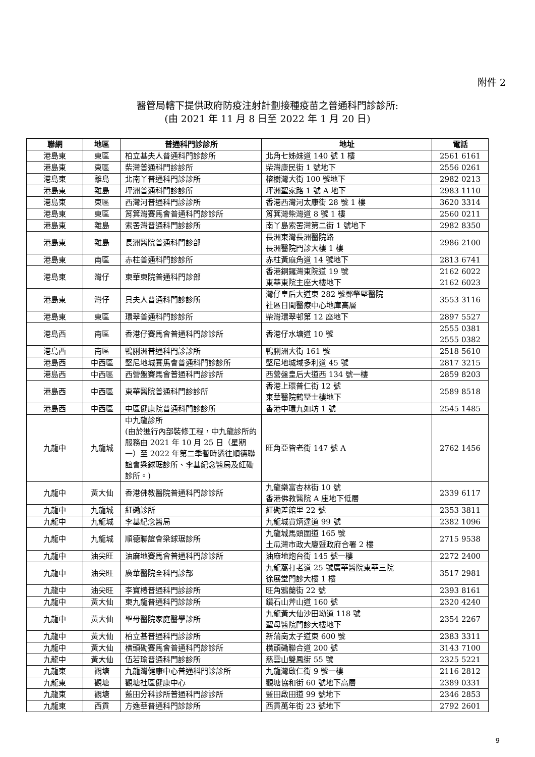附件 2
醫管局轄下提供政府防疫注射計劃接種疫苗之普通科門診診所:
(由 2021 年 11 月 8 日至 2022 年 1 月 20 日)
| 聯網 | 地區 | 普通科門診診所 | 地址 | 電話 |
| --- | --- | --- | --- | --- |
| 港島東 | 東區 | 柏立基夫人普通科門診診所 | 北角七姊妹道 140 號 1 樓 | 2561 6161 |
| 港島東 | 東區 | 柴灣普通科門診診所 | 柴灣康民街 1 號地下 | 2556 0261 |
| 港島東 | 離島 | 北南丫普通科門診診所 | 榕樹灣大街 100 號地下 | 2982 0213 |
| 港島東 | 離島 | 坪洲普通科門診診所 | 坪洲聖家路 1 號 A 地下 | 2983 1110 |
| 港島東 | 東區 | 西灣河普通科門診診所 | 香港西灣河太康街 28 號 1 樓 | 3620 3314 |
| 港島東 | 東區 | 筲箕灣賽馬會普通科門診診所 | 筲箕灣柴灣道 8 號 1 樓 | 2560 0211 |
| 港島東 | 離島 | 索罟灣普通科門診診所 | 南丫島索罟灣第二街 1 號地下 | 2982 8350 |
| 港島東 | 離島 | 長洲醫院普通科門診部 | 長洲東灣長洲醫院路 長洲醫院門診大樓 1 樓 | 2986 2100 |
| 港島東 | 南區 | 赤柱普通科門診診所 | 赤柱黃麻角道 14 號地下 | 2813 6741 |
| 港島東 | 灣仔 | 東華東院普通科門診部 | 香港銅鑼灣東院道 19 號 東華東院主座大樓地下 | 2162 6022 2162 6023 |
| 港島東 | 灣仔 | 貝夫人普通科門診診所 | 灣仔皇后大道東 282 號鄧肇堅醫院 社區日間醫療中心地庫高層 | 3553 3116 |
| 港島東 | 東區 | 環翠普通科門診診所 | 柴灣環翠邨第 12 座地下 | 2897 5527 |
| 港島西 | 南區 | 香港仔賽馬會普通科門診診所 | 香港仔水塘道 10 號 | 2555 0381 2555 0382 |
| 港島西 | 南區 | 鴨脷洲普通科門診診所 | 鴨脷洲大街 161 號 | 2518 5610 |
| 港島西 | 中西區 | 堅尼地城賽馬會普通科門診診所 | 堅尼地城域多利道 45 號 | 2817 3215 |
| 港島西 | 中西區 | 西營盤賽馬會普通科門診診所 | 西營盤皇后大道西 134 號一樓 | 2859 8203 |
| 港島西 | 中西區 | 東華醫院普通科門診診所 | 香港上環普仁街 12 號 東華醫院鶴墅士樓地下 | 2589 8518 |
| 港島西 | 中西區 | 中區健康院普通科門診診所 | 香港中環九如坊 1 號 | 2545 1485 |
| 九龍中 | 九龍城 | 中九龍診所 (由於進行內部裝修工程，中九龍診所的服務由 2021 年 10 月 25 日（星期一）至 2022 年第二季暫時遷往順德聯誼會梁銶琚診所、李基紀念醫局及紅磡診所。) | 旺角亞皆老街 147 號 A | 2762 1456 |
| 九龍中 | 黃大仙 | 香港佛教醫院普通科門診診所 | 九龍樂富杏林街 10 號 香港佛教醫院 A 座地下低層 | 2339 6117 |
| 九龍中 | 九龍城 | 紅磡診所 | 紅磡差館里 22 號 | 2353 3811 |
| 九龍中 | 九龍城 | 李基紀念醫局 | 九龍城賈炳達道 99 號 | 2382 1096 |
| 九龍中 | 九龍城 | 順德聯誼會梁銶琚診所 | 九龍城馬頭圍道 165 號 土瓜灣市政大廈暨政府合署 2 樓 | 2715 9538 |
| 九龍中 | 油尖旺 | 油麻地賽馬會普通科門診診所 | 油麻地炮台街 145 號一樓 | 2272 2400 |
| 九龍中 | 油尖旺 | 廣華醫院全科門診部 | 九龍窩打老道 25 號廣華醫院東華三院 徐展堂門診大樓 1 樓 | 3517 2981 |
| 九龍中 | 油尖旺 | 李寶椿普通科門診診所 | 旺角鴉蘭街 22 號 | 2393 8161 |
| 九龍中 | 黃大仙 | 東九龍普通科門診診所 | 鑽石山斧山道 160 號 | 2320 4240 |
| 九龍中 | 黃大仙 | 聖母醫院家庭醫學診所 | 九龍黃大仙沙田坳道 118 號 聖母醫院門診大樓地下 | 2354 2267 |
| 九龍中 | 黃大仙 | 柏立基普通科門診診所 | 新蒲崗太子道東 600 號 | 2383 3311 |
| 九龍中 | 黃大仙 | 橫頭磡賽馬會普通科門診診所 | 橫頭磡聯合道 200 號 | 3143 7100 |
| 九龍中 | 黃大仙 | 伍若瑜普通科門診診所 | 慈雲山雙鳳街 55 號 | 2325 5221 |
| 九龍東 | 觀塘 | 九龍灣健康中心普通科門診診所 | 九龍灣啟仁街 9 號一樓 | 2116 2812 |
| 九龍東 | 觀塘 | 觀塘社區健康中心 | 觀塘協和街 60 號地下高層 | 2389 0331 |
| 九龍東 | 觀塘 | 藍田分科診所普通科門診診所 | 藍田啟田道 99 號地下 | 2346 2853 |
| 九龍東 | 西貢 | 方逸華普通科門診診所 | 西貢萬年街 23 號地下 | 2792 2601 |
9